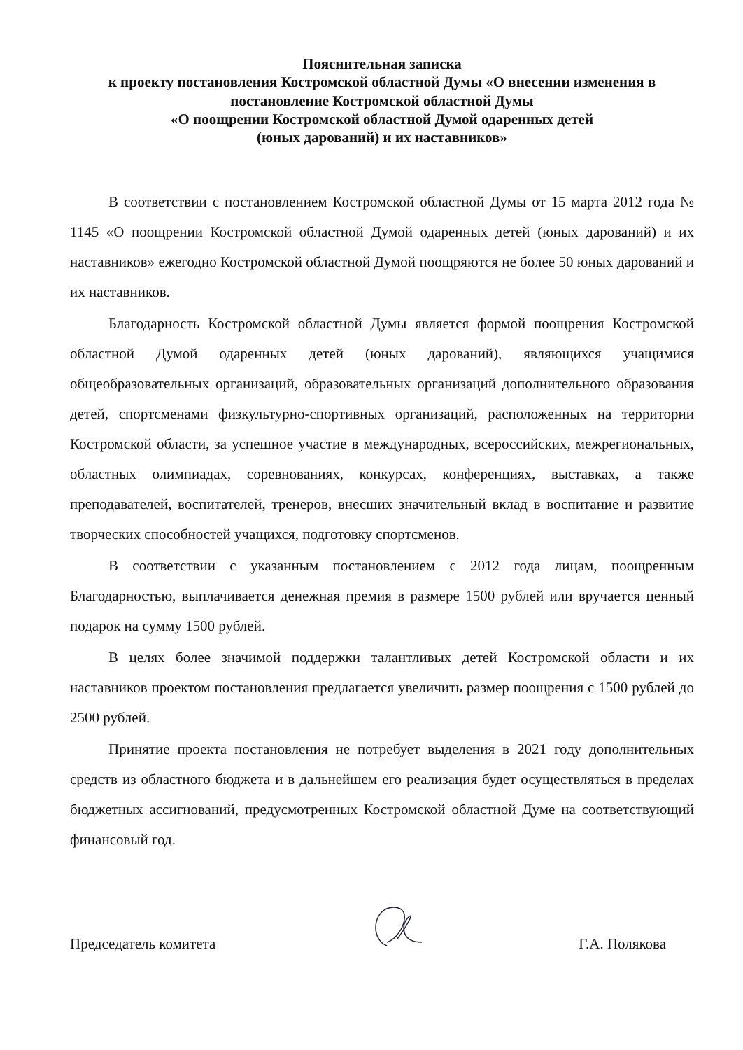Пояснительная записка
к проекту постановления Костромской областной Думы «О внесении изменения в постановление Костромской областной Думы
«О поощрении Костромской областной Думой одаренных детей
(юных дарований) и их наставников»
В соответствии с постановлением Костромской областной Думы от 15 марта 2012 года № 1145 «О поощрении Костромской областной Думой одаренных детей (юных дарований) и их наставников» ежегодно Костромской областной Думой поощряются не более 50 юных дарований и их наставников.
Благодарность Костромской областной Думы является формой поощрения Костромской областной Думой одаренных детей (юных дарований), являющихся учащимися общеобразовательных организаций, образовательных организаций дополнительного образования детей, спортсменами физкультурно-спортивных организаций, расположенных на территории Костромской области, за успешное участие в международных, всероссийских, межрегиональных, областных олимпиадах, соревнованиях, конкурсах, конференциях, выставках, а также преподавателей, воспитателей, тренеров, внесших значительный вклад в воспитание и развитие творческих способностей учащихся, подготовку спортсменов.
В соответствии с указанным постановлением с 2012 года лицам, поощренным Благодарностью, выплачивается денежная премия в размере 1500 рублей или вручается ценный подарок на сумму 1500 рублей.
В целях более значимой поддержки талантливых детей Костромской области и их наставников проектом постановления предлагается увеличить размер поощрения с 1500 рублей до 2500 рублей.
Принятие проекта постановления не потребует выделения в 2021 году дополнительных средств из областного бюджета и в дальнейшем его реализация будет осуществляться в пределах бюджетных ассигнований, предусмотренных Костромской областной Думе на соответствующий финансовый год.
Председатель комитета Г.А. Полякова